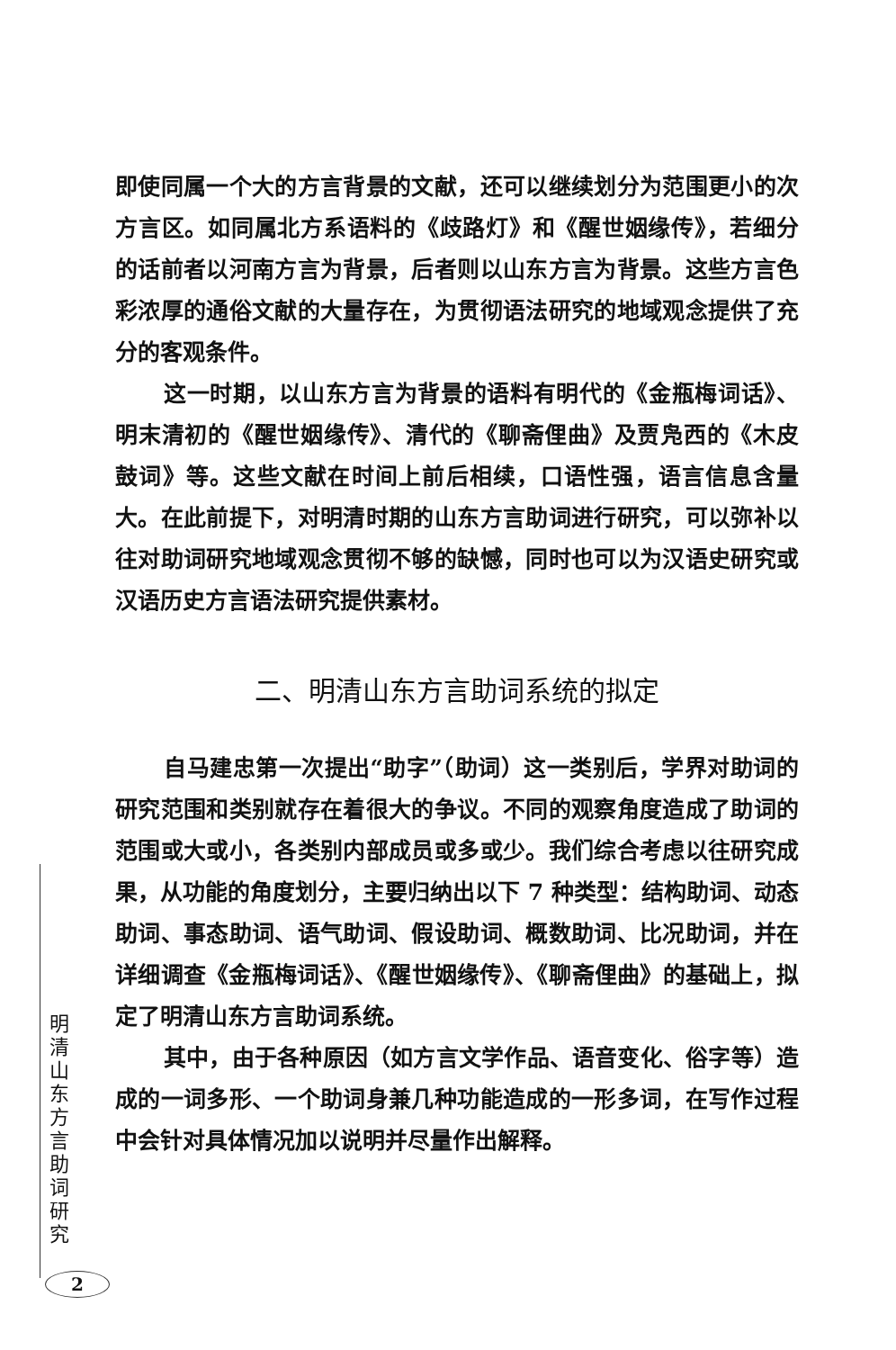即使同属一个大的方言背景的文献，还可以继续划分为范围更小的次方言区。如同属北方系语料的《歧路灯》和《醒世姻缘传》，若细分的话前者以河南方言为背景，后者则以山东方言为背景。这些方言色彩浓厚的通俗文献的大量存在，为贯彻语法研究的地域观念提供了充分的客观条件。
这一时期，以山东方言为背景的语料有明代的《金瓶梅词话》、明末清初的《醒世姻缘传》、清代的《聊斋俚曲》及贾凫西的《木皮鼓词》等。这些文献在时间上前后相续，口语性强，语言信息含量大。在此前提下，对明清时期的山东方言助词进行研究，可以弥补以往对助词研究地域观念贯彻不够的缺憾，同时也可以为汉语史研究或汉语历史方言语法研究提供素材。
二、明清山东方言助词系统的拟定
自马建忠第一次提出“助字”（助词）这一类别后，学界对助词的研究范围和类别就存在着很大的争议。不同的观察角度造成了助词的范围或大或小，各类别内部成员或多或少。我们综合考虑以往研究成果，从功能的角度划分，主要归纳出以下 7 种类型：结构助词、动态助词、事态助词、语气助词、假设助词、概数助词、比况助词，并在详细调查《金瓶梅词话》、《醒世姻缘传》、《聊斋俚曲》的基础上，拟定了明清山东方言助词系统。
其中，由于各种原因（如方言文学作品、语音变化、俗字等）造成的一词多形、一个助词身兼几种功能造成的一形多词，在写作过程中会针对具体情况加以说明并尽量作出解释。
明清山东方言助词研究
2